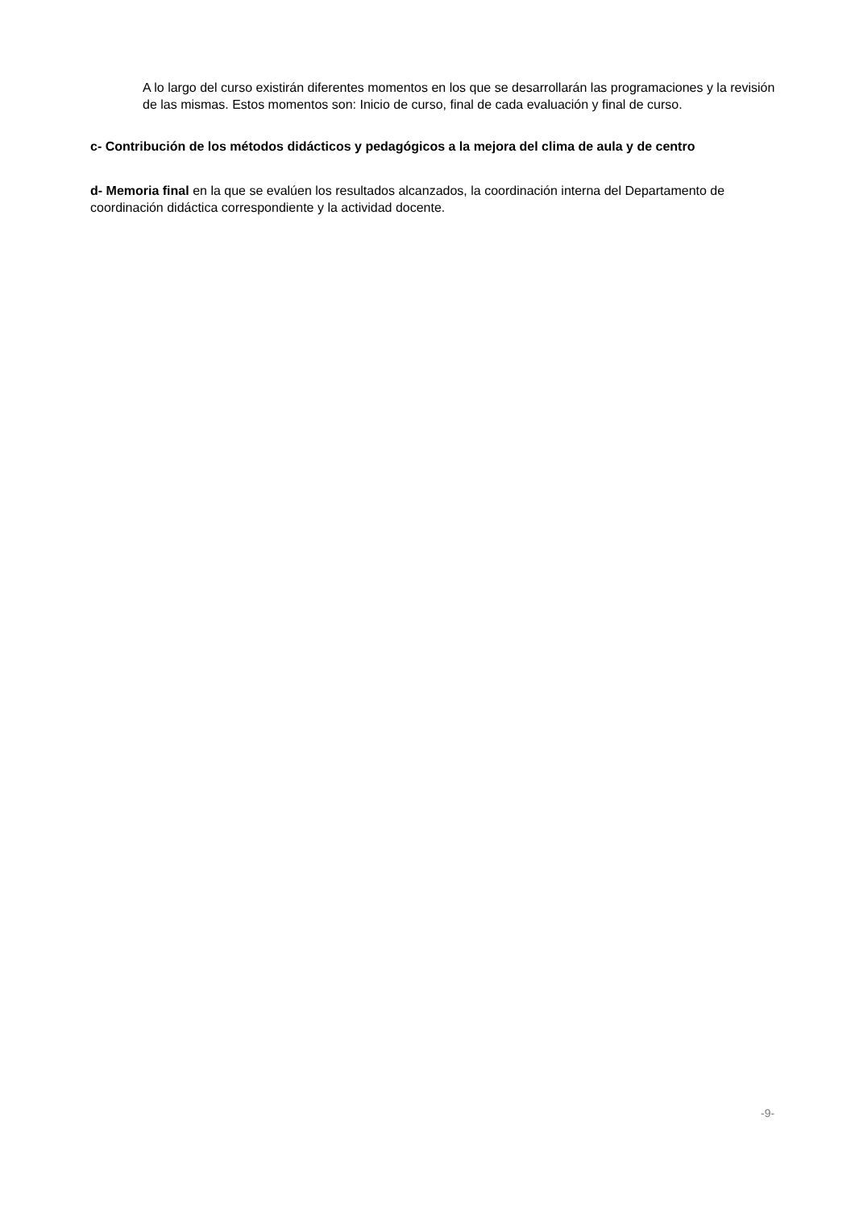A lo largo del curso existirán diferentes momentos en los que se desarrollarán las programaciones y la revisión de las mismas. Estos momentos son: Inicio de curso, final de cada evaluación y final de curso.
c- Contribución de los métodos didácticos y pedagógicos a la mejora del clima de aula y de centro
d- Memoria final en la que se evalúen los resultados alcanzados, la coordinación interna del Departamento de coordinación didáctica correspondiente y la actividad docente.
-9-